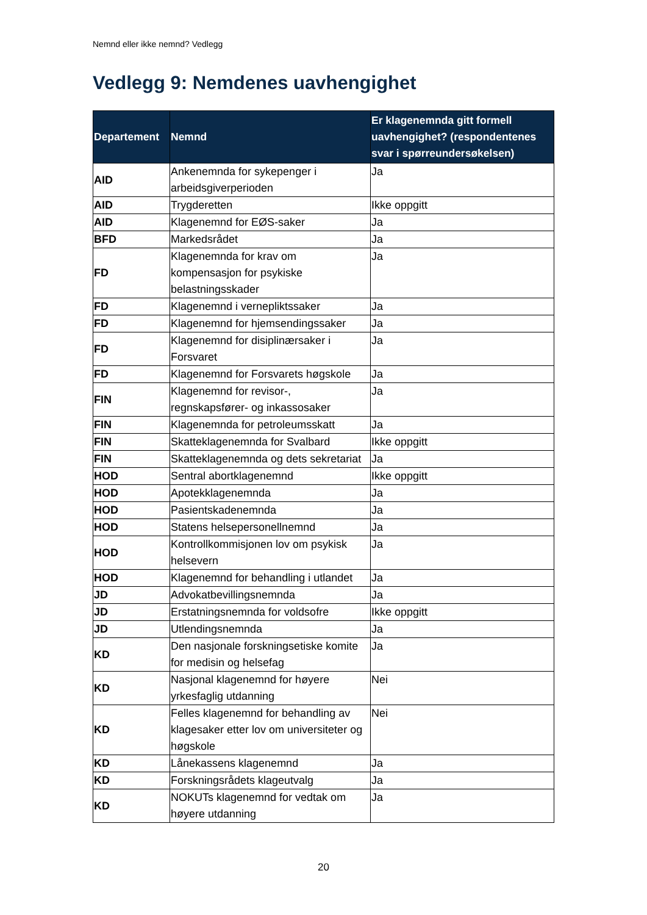Nemnd eller ikke nemnd? Vedlegg
Vedlegg 9: Nemdenes uavhengighet
| Departement | Nemnd | Er klagenemnda gitt formell uavhengighet? (respondentenes svar i spørreundersøkelsen) |
| --- | --- | --- |
| AID | Ankenemnda for sykepenger i arbeidsgiverperioden | Ja |
| AID | Trygderetten | Ikke oppgitt |
| AID | Klagenemnd for EØS-saker | Ja |
| BFD | Markedsrådet | Ja |
| FD | Klagenemnda for krav om kompensasjon for psykiske belastningsskader | Ja |
| FD | Klagenemnd i vernepliktssaker | Ja |
| FD | Klagenemnd for hjemsendingssaker | Ja |
| FD | Klagenemnd for disiplinærsaker i Forsvaret | Ja |
| FD | Klagenemnd for Forsvarets høgskole | Ja |
| FIN | Klagenemnd for revisor-, regnskapsfører- og inkassosaker | Ja |
| FIN | Klagenemnda for petroleumsskatt | Ja |
| FIN | Skatteklagenemnda for Svalbard | Ikke oppgitt |
| FIN | Skatteklagenemnda og dets sekretariat | Ja |
| HOD | Sentral abortklagenemnd | Ikke oppgitt |
| HOD | Apotekklagenemnda | Ja |
| HOD | Pasientskadenemnda | Ja |
| HOD | Statens helsepersonellnemnd | Ja |
| HOD | Kontrollkommisjonen lov om psykisk helsevern | Ja |
| HOD | Klagenemnd for behandling i utlandet | Ja |
| JD | Advokatbevillingsnemnda | Ja |
| JD | Erstatningsnemnda for voldsofre | Ikke oppgitt |
| JD | Utlendingsnemnda | Ja |
| KD | Den nasjonale forskningsetiske komite for medisin og helsefag | Ja |
| KD | Nasjonal klagenemnd for høyere yrkesfaglig utdanning | Nei |
| KD | Felles klagenemnd for behandling av klagesaker etter lov om universiteter og høgskole | Nei |
| KD | Lånekassens klagenemnd | Ja |
| KD | Forskningsrådets klageutvalg | Ja |
| KD | NOKUTs klagenemnd for vedtak om høyere utdanning | Ja |
20